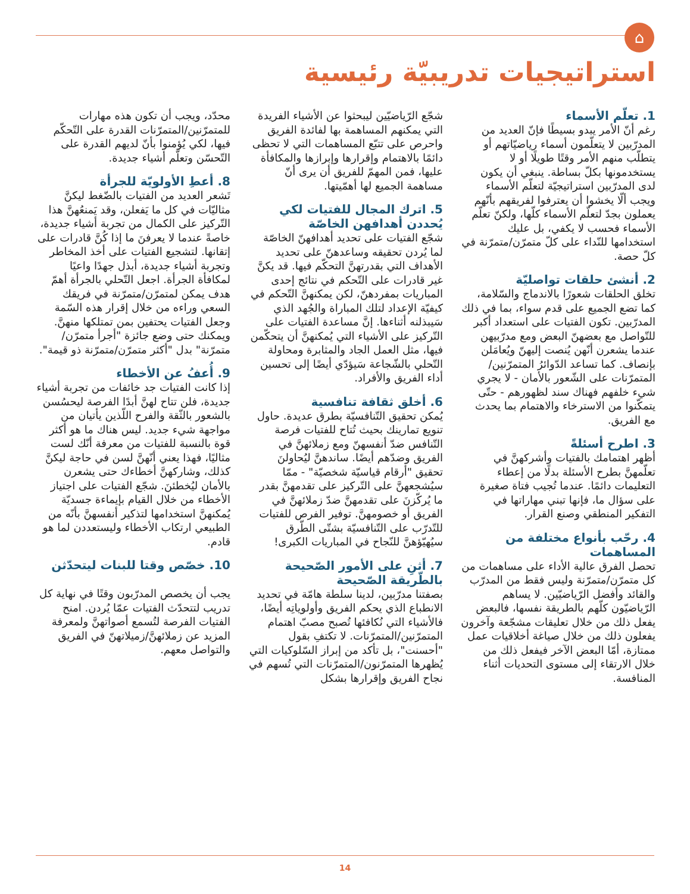⌂
استراتيجيات تدريبيّة رئيسية
1. تعلّم الأسماء
رغم أنّ الأمر يبدو بسيطًا فإنّ العديد من المدرّبين لا يتعلّمون أسماء رياضيّاتهم أو يتطلّب منهم الأمر وقتًا طويلًا أو لا يستخدمونها بكلّ بساطة. ينبغي أن يكون لدى المدرّبين استراتيجيّة لتعلّم الأسماء ويجب ألّا يخشوا أن يعترفوا لفريقهم بأنّهم يعملون بجدّ لتعلّم الأسماء كلّها، ولكنّ تعلّم الأسماء فحسب لا يكفي، بل عليك استخدامها للنّداء على كلّ متمرّن/متمرّنة في كلّ حصة.
2. أنشئ حلقات تواصليّة
تخلق الحلقات شعورًا بالاندماج والسّلامة، كما تضع الجميع على قدم سواء، بما في ذلك المدرّبين. تكون الفتيات على استعداد أكبر للتّواصل مع بعضهنّ البعض ومع مدرّبيهن عندما يشعرن أنّهن يُنصت إليهنّ ويُعامَلن بإنصاف. كما تساعد الدّوائرُ المتمرّنين/المتمرّنات على الشّعور بالأمان - لا يجري شيء خلفهم فهناك سند لظهورهم - حتّى يتمكّنوا من الاسترخاء والاهتمام بما يحدث مع الفريق.
3. اطرح أسئلةً
أظهر اهتمامك بالفتيات وأشركهنَّ في تعلّمهنَّ بطرح الأسئلة بدلًا من إعطاء التعليمات دائمًا. عندما تُجيب فتاة صغيرة على سؤال ما، فإنها تبني مهاراتها في التفكير المنطقي وصنع القرار.
4. رحّب بأنواع مختلفة من المساهمات
تحصل الفرق عالية الأداء على مساهمات من كل متمرّن/متمرّنة وليس فقط من المدرّب والقائد وأفضل الرّياضيّين. لا يساهم الرّياضيّون كلّهم بالطريقة نفسها، فالبعض يفعل ذلك من خلال تعليقات مشجّعة وآخرون يفعلون ذلك من خلال صياغة أخلاقيات عمل ممتازة، أمّا البعض الآخر فيفعل ذلك من خلال الارتقاء إلى مستوى التحديات أثناء المنافسة.
شجّع الرّياضيّين ليبحثوا عن الأشياء الفريدة التي يمكنهم المساهمة بها لفائدة الفريق واحرص على تتبّع المساهمات التي لا تحظى دائمًا بالاهتمام وإقرارها وإبرازها والمكافأة عليها، فمن المهمّ للفريق أن يرى أنّ مساهمة الجميع لها أهمّيتها.
5. اترك المجال للفتيات لكي يُحددن أهدافهن الخاصّة
شجّع الفتيات على تحديد أهدافهنّ الخاصّة لما يُردن تحقيقه وساعدهنّ على تحديد الأهداف التي بقدرتهنَّ التحكّم فيها. قد يكنَّ غير قادرات على التّحكم في نتائج إحدى المباريات بمفردهنّ، لكن يمكنهنَّ التّحكم في كيفيّة الإعداد لتلك المباراة والجُهد الذي سَيبذلنه أثناءها. إنَّ مساعدة الفتيات على التّركيز على الأشياء التي يُمكنهنَّ أن يتحكّمن فيها، مثل العمل الجاد والمثابرة ومحاولة التّحلي بالشّجاعة سَيؤدّي أيضًا إلى تحسين أداء الفريق والأفراد.
6. أخلق ثقافة تنافسية
يُمكن تحقيق التّنافسيّة بطرق عديدة. حاول تنويع تمارينك بحيث تُتاح للفتيات فرصة التّنافس ضدّ أنفسهنّ ومع زملائهنَّ في الفريق وضدّهم أيضًا. ساندهنَّ ليُحاولنَ تحقيق "أرقام قياسيّة شخصيّة" - ممّا سيُشجعهنَّ على التّركيز على تقدمهنَّ بقدر ما يُركّزنَ على تقدمهنَّ ضدّ زملائهنَّ في الفريق أو خصومهنَّ. توفير الفرص للفتيات للتّدرّب على التّنافسيّة بشتّى الطّرق سيُهيّؤهنَّ للنّجاح في المباريات الكبرى!
7. أثنِ على الأمور الصّحيحة بالطّريقة الصّحيحة
بصفتنا مدرّبين، لدينا سلطة هامّة في تحديد الانطباع الذي يحكم الفريق وأولوياتِه أيضًا، فالأشياء التي نُكافئها تُصبح مصبّ اهتمام المتمرّنين/المتمرّنات. لا تكتفِ بقول "أحسنت"، بل تأكد من إبراز السّلوكيات التي يُظهرها المتمرّنون/المتمرّنات التي تُسهم في نجاح الفريق وإقرارها بشكل
محدّد، ويجب أن تكون هذه مهارات للمتمرّنين/المتمرّنات القدرة على التّحكّم فيها، لكي يُؤمنوا بأنّ لديهم القدرة على التّحسّن وتعلّم أشياء جديدة.
8. أعطِ الأولويّة للجرأة
تَشعر العديد من الفتيات بالضّغط ليكنَّ مثاليّات في كل ما يَفعلن، وقد يَمنعُهنَّ هذا التّركيز على الكمال من تجربة أشياء جديدة، خاصةً عندما لا يعرفنَ ما إذا كُنَّ قادرات على إتقانها. لتشجيع الفتيات على أخذ المخاطر وتجربة أشياء جديدة، أبذل جهدًا واعيًا لمكافأة الجرأة. اجعل التّحلي بالجرأة أهمّ هدف يمكن لمتمرّن/متمرّنة في فريقك السعي وراءه من خلال إقرار هذه السّمة وجعل الفتيات يحتفين بمن تمتلكها منهنَّ. ويمكنك حتى وضع جائزة "أجرأ متمرّن/متمرّنة" بدل "أكثر متمرّن/متمرّنة ذو قيمة".
9. أُعفُ عن الأخطاء
إذا كانت الفتيات جد خائفات من تجربة أشياء جديدة، فلن تتاح لهنَّ أبدًا الفرصة ليحسُسن بالشعور بالثّقة والفرح اللّذين يأتيان من مواجهة شيء جديد. ليس هناك ما هو أكثر قوة بالنسبة للفتيات من معرفة أنّك لست مثاليًا، فهذا يعني أنّهنَّ لسن في حاجة ليكنَّ كذلك، وشاركهنَّ أخطاءك حتى يشعرن بالأمان ليُخطئنَ. شجّع الفتيات على اجتياز الأخطاء من خلال القيام بإيماءة جسديّة يُمكنهنَّ استخدامها لتذكير أنفسهنَّ بأنّه من الطبيعي ارتكاب الأخطاء وليستعددن لما هو قادم.
10. خصّص وقتا للبنات ليتحدّثن
يجب أن يخصص المدرّبون وقتًا في نهاية كل تدريب لتتحدّث الفتيات عمّا يُردن. امنح الفتيات الفرصة لتُسمع أصواتهنَّ ولمعرفة المزيد عن زملائهنَّ/زميلاتهنّ في الفريق والتواصل معهم.
14